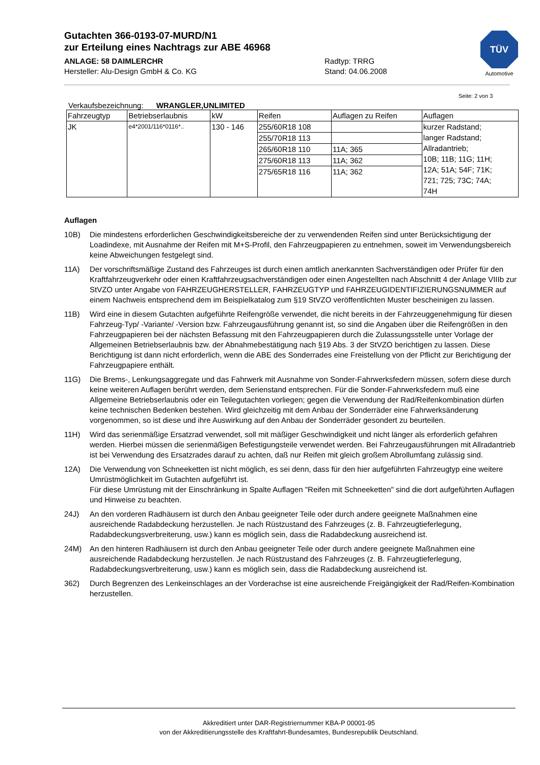Gutachten 366-0193-07-MURD/N1
zur Erteilung eines Nachtrags zur ABE 46968
ANLAGE: 58 DAIMLERCHR Radtyp: TRRG
Hersteller: Alu-Design GmbH & Co. KG Stand: 04.06.2008
TÜV
Automotive
Seite: 2 von 3
Verkaufsbezeichnung: WRANGLER,UNLIMITED
| Fahrzeugtyp | Betriebserlaubnis | kW | Reifen | Auflagen zu Reifen | Auflagen |
| --- | --- | --- | --- | --- | --- |
| JK | e4*2001/116*0116*.. | 130 - 146 | 255/60R18 108 | | kurzer Radstand; langer Radstand; Allradantrieb; 10B; 11B; 11G; 11H; 12A; 51A; 54F; 71K; 721; 725; 73C; 74A; 74H |
| | | | 255/70R18 113 | | |
| | | | 265/60R18 110 | 11A; 365 | |
| | | | 275/60R18 113 | 11A; 362 | |
| | | | 275/65R18 116 | 11A; 362 | |
Auflagen
10B) Die mindestens erforderlichen Geschwindigkeitsbereiche der zu verwendenden Reifen sind unter Berücksichtigung der Loadindexe, mit Ausnahme der Reifen mit M+S-Profil, den Fahrzeugpapieren zu entnehmen, soweit im Verwendungsbereich keine Abweichungen festgelegt sind.
11A) Der vorschriftsmäßige Zustand des Fahrzeuges ist durch einen amtlich anerkannten Sachverständigen oder Prüfer für den Kraftfahrzeugverkehr oder einen Kraftfahrzeugsachverständigen oder einen Angestellten nach Abschnitt 4 der Anlage VIIIb zur StVZO unter Angabe von FAHRZEUGHERSTELLER, FAHRZEUGTYP und FAHRZEUGIDENTIFIZIERUNGSNUMMER auf einem Nachweis entsprechend dem im Beispielkatalog zum §19 StVZO veröffentlichten Muster bescheinigen zu lassen.
11B) Wird eine in diesem Gutachten aufgeführte Reifengröße verwendet, die nicht bereits in der Fahrzeuggenehmigung für diesen Fahrzeug-Typ/ -Variante/ -Version bzw. Fahrzeugausführung genannt ist, so sind die Angaben über die Reifengrößen in den Fahrzeugpapieren bei der nächsten Befassung mit den Fahrzeugpapieren durch die Zulassungsstelle unter Vorlage der Allgemeinen Betriebserlaubnis bzw. der Abnahmebestätigung nach §19 Abs. 3 der StVZO berichtigen zu lassen. Diese Berichtigung ist dann nicht erforderlich, wenn die ABE des Sonderrades eine Freistellung von der Pflicht zur Berichtigung der Fahrzeugpapiere enthält.
11G) Die Brems-, Lenkungsaggregate und das Fahrwerk mit Ausnahme von Sonder-Fahrwerksfedern müssen, sofern diese durch keine weiteren Auflagen berührt werden, dem Serienstand entsprechen. Für die Sonder-Fahrwerksfedern muß eine Allgemeine Betriebserlaubnis oder ein Teilegutachten vorliegen; gegen die Verwendung der Rad/Reifenkombination dürfen keine technischen Bedenken bestehen. Wird gleichzeitig mit dem Anbau der Sonderräder eine Fahrwerksänderung vorgenommen, so ist diese und ihre Auswirkung auf den Anbau der Sonderräder gesondert zu beurteilen.
11H) Wird das serienmäßige Ersatzrad verwendet, soll mit mäßiger Geschwindigkeit und nicht länger als erforderlich gefahren werden. Hierbei müssen die serienmäßigen Befestigungsteile verwendet werden. Bei Fahrzeugausführungen mit Allradantrieb ist bei Verwendung des Ersatzrades darauf zu achten, daß nur Reifen mit gleich großem Abrollumfang zulässig sind.
12A) Die Verwendung von Schneeketten ist nicht möglich, es sei denn, dass für den hier aufgeführten Fahrzeugtyp eine weitere Umrüstmöglichkeit im Gutachten aufgeführt ist.
Für diese Umrüstung mit der Einschränkung in Spalte Auflagen "Reifen mit Schneeketten" sind die dort aufgeführten Auflagen und Hinweise zu beachten.
24J) An den vorderen Radhäusern ist durch den Anbau geeigneter Teile oder durch andere geeignete Maßnahmen eine ausreichende Radabdeckung herzustellen. Je nach Rüstzustand des Fahrzeuges (z. B. Fahrzeugtieferlegung, Radabdeckungsverbreiterung, usw.) kann es möglich sein, dass die Radabdeckung ausreichend ist.
24M) An den hinteren Radhäusern ist durch den Anbau geeigneter Teile oder durch andere geeignete Maßnahmen eine ausreichende Radabdeckung herzustellen. Je nach Rüstzustand des Fahrzeuges (z. B. Fahrzeugtieferlegung, Radabdeckungsverbreiterung, usw.) kann es möglich sein, dass die Radabdeckung ausreichend ist.
362) Durch Begrenzen des Lenkeinschlages an der Vorderachse ist eine ausreichende Freigängigkeit der Rad/Reifen-Kombination herzustellen.
Akkreditiert unter DAR-Registriernummer KBA-P 00001-95
von der Akkreditierungsstelle des Kraftfahrt-Bundesamtes, Bundesrepublik Deutschland.